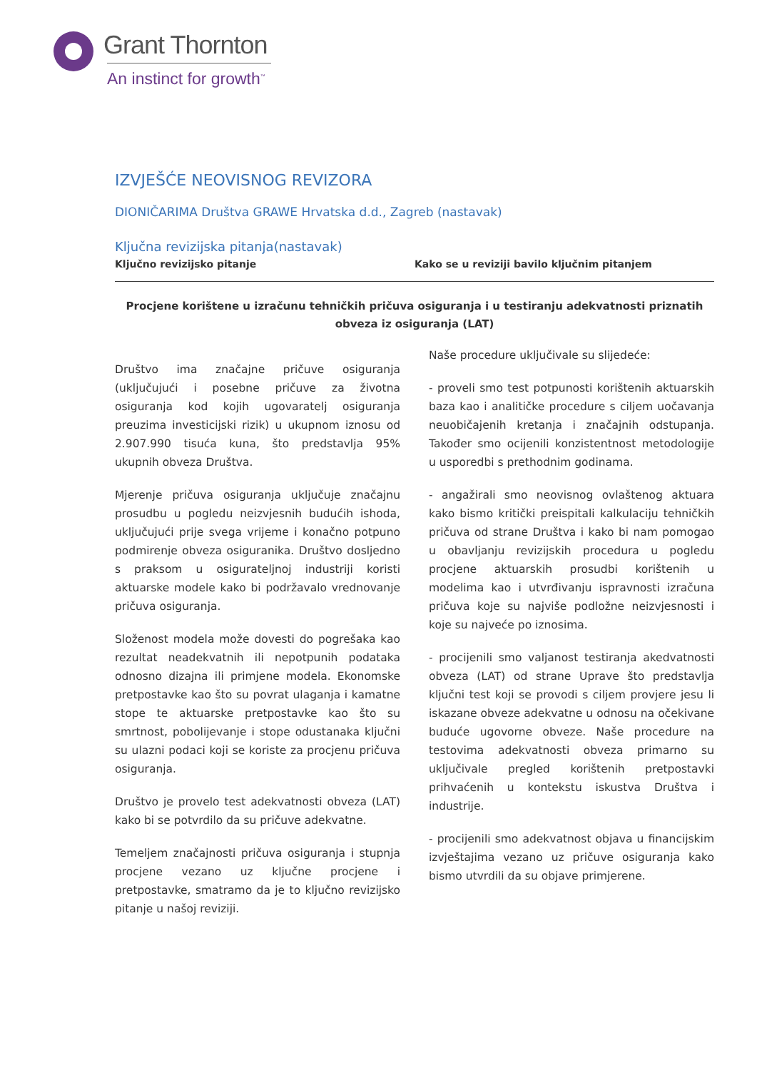Grant Thornton
An instinct for growth<sup>™</sup>
IZVJEŠĆE NEOVISNOG REVIZORA
DIONIČARIMA Društva GRAWE Hrvatska d.d., Zagreb (nastavak)
Ključna revizijska pitanja(nastavak)
Ključno revizijsko pitanje Kako se u reviziji bavilo ključnim pitanjem
Procjene korištene u izračunu tehničkih pričuva osiguranja i u testiranju adekvatnosti priznatih obveza iz osiguranja (LAT)
Društvo ima značajne pričuve osiguranja (uključujući i posebne pričuve za životna osiguranja kod kojih ugovaratelj osiguranja preuzima investicijski rizik) u ukupnom iznosu od 2.907.990 tisuća kuna, što predstavlja 95% ukupnih obveza Društva.
Mjerenje pričuva osiguranja uključuje značajnu prosudbu u pogledu neizvjesnih budućih ishoda, uključujući prije svega vrijeme i konačno potpuno podmirenje obveza osiguranika. Društvo dosljedno s praksom u osigurateljnoj industriji koristi aktuarske modele kako bi podržavalo vrednovanje pričuva osiguranja.
Složenost modela može dovesti do pogrešaka kao rezultat neadekvatnih ili nepotpunih podataka odnosno dizajna ili primjene modela. Ekonomske pretpostavke kao što su povrat ulaganja i kamatne stope te aktuarske pretpostavke kao što su smrtnost, pobolijevanje i stope odustanaka ključni su ulazni podaci koji se koriste za procjenu pričuva osiguranja.
Društvo je provelo test adekvatnosti obveza (LAT) kako bi se potvrdilo da su pričuve adekvatne.
Temeljem značajnosti pričuva osiguranja i stupnja procjene vezano uz ključne procjene i pretpostavke, smatramo da je to ključno revizijsko pitanje u našoj reviziji.
Naše procedure uključivale su slijedeće:
- proveli smo test potpunosti korištenih aktuarskih baza kao i analitičke procedure s ciljem uočavanja neuobičajenih kretanja i značajnih odstupanja. Također smo ocijenili konzistentnost metodologije u usporedbi s prethodnim godinama.
- angažirali smo neovisnog ovlaštenog aktuara kako bismo kritički preispitali kalkulaciju tehničkih pričuva od strane Društva i kako bi nam pomogao u obavljanju revizijskih procedura u pogledu procjene aktuarskih prosudbi korištenih u modelima kao i utvrđivanju ispravnosti izračuna pričuva koje su najviše podložne neizvjesnosti i koje su najveće po iznosima.
- procijenili smo valjanost testiranja akedvatnosti obveza (LAT) od strane Uprave što predstavlja ključni test koji se provodi s ciljem provjere jesu li iskazane obveze adekvatne u odnosu na očekivane buduće ugovorne obveze. Naše procedure na testovima adekvatnosti obveza primarno su uključivale pregled korištenih pretpostavki prihvaćenih u kontekstu iskustva Društva i industrije.
- procijenili smo adekvatnost objava u financijskim izvještajima vezano uz pričuve osiguranja kako bismo utvrdili da su objave primjerene.